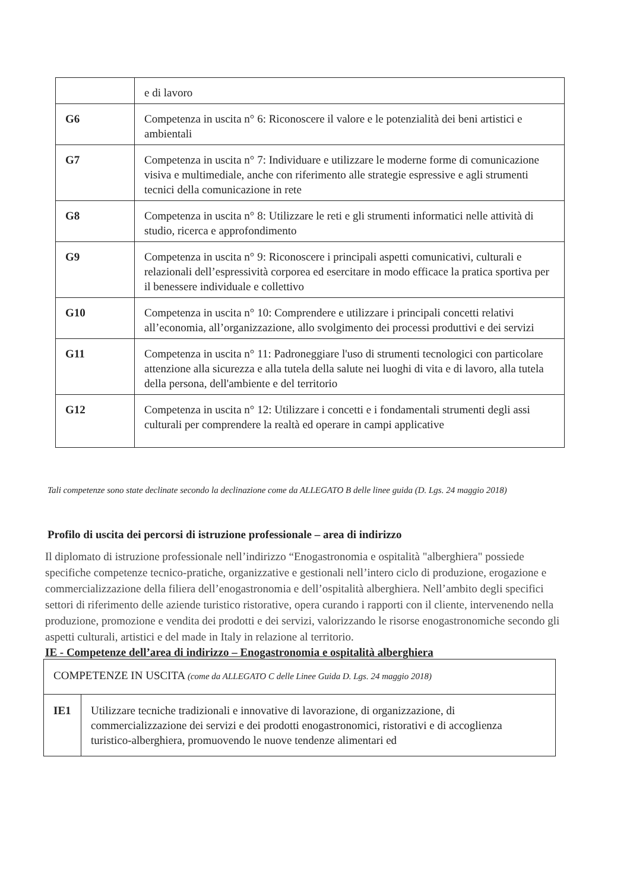| | e di lavoro |
| G6 | Competenza in uscita n° 6: Riconoscere il valore e le potenzialità dei beni artistici e ambientali |
| G7 | Competenza in uscita n° 7: Individuare e utilizzare le moderne forme di comunicazione visiva e multimediale, anche con riferimento alle strategie espressive e agli strumenti tecnici della comunicazione in rete |
| G8 | Competenza in uscita n° 8: Utilizzare le reti e gli strumenti informatici nelle attività di studio, ricerca e approfondimento |
| G9 | Competenza in uscita n° 9: Riconoscere i principali aspetti comunicativi, culturali e relazionali dell’espressività corporea ed esercitare in modo efficace la pratica sportiva per il benessere individuale e collettivo |
| G10 | Competenza in uscita n° 10: Comprendere e utilizzare i principali concetti relativi all’economia, all’organizzazione, allo svolgimento dei processi produttivi e dei servizi |
| G11 | Competenza in uscita n° 11: Padroneggiare l'uso di strumenti tecnologici con particolare attenzione alla sicurezza e alla tutela della salute nei luoghi di vita e di lavoro, alla tutela della persona, dell'ambiente e del territorio |
| G12 | Competenza in uscita n° 12: Utilizzare i concetti e i fondamentali strumenti degli assi culturali per comprendere la realtà ed operare in campi applicative |
Tali competenze sono state declinate secondo la declinazione come da ALLEGATO B delle linee guida (D. Lgs. 24 maggio 2018)
Profilo di uscita dei percorsi di istruzione professionale – area di indirizzo
Il diplomato di istruzione professionale nell’indirizzo “Enogastronomia e ospitalità "alberghiera" possiede specifiche competenze tecnico-pratiche, organizzative e gestionali nell’intero ciclo di produzione, erogazione e commercializzazione della filiera dell’enogastronomia e dell’ospitalità alberghiera. Nell’ambito degli specifici settori di riferimento delle aziende turistico ristorative, opera curando i rapporti con il cliente, intervenendo nella produzione, promozione e vendita dei prodotti e dei servizi, valorizzando le risorse enogastronomiche secondo gli aspetti culturali, artistici e del made in Italy in relazione al territorio.
IE - Competenze dell’area di indirizzo – Enogastronomia e ospitalità alberghiera
| COMPETENZE IN USCITA (come da ALLEGATO C delle Linee Guida D. Lgs. 24 maggio 2018) | |
| IE1 | Utilizzare tecniche tradizionali e innovative di lavorazione, di organizzazione, di commercializzazione dei servizi e dei prodotti enogastronomici, ristorativi e di accoglienza turistico-alberghiera, promuovendo le nuove tendenze alimentari ed |